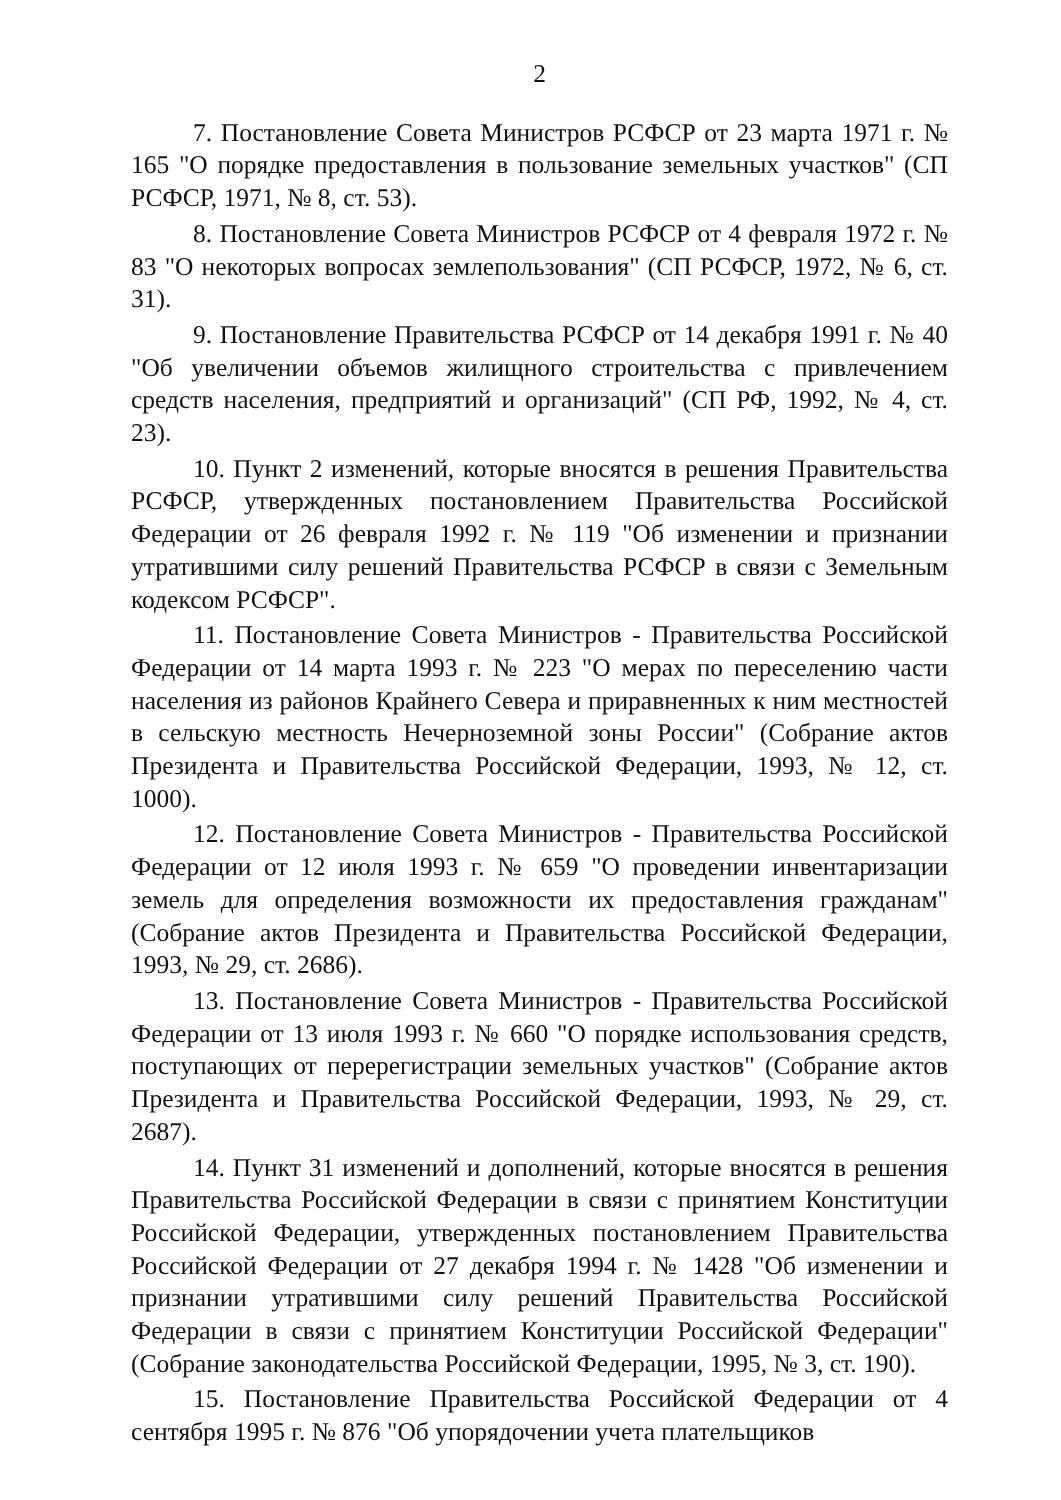2
7. Постановление Совета Министров РСФСР от 23 марта 1971 г. № 165 "О порядке предоставления в пользование земельных участков" (СП РСФСР, 1971, № 8, ст. 53).
8. Постановление Совета Министров РСФСР от 4 февраля 1972 г. № 83 "О некоторых вопросах землепользования" (СП РСФСР, 1972, № 6, ст. 31).
9. Постановление Правительства РСФСР от 14 декабря 1991 г. № 40 "Об увеличении объемов жилищного строительства с привлечением средств населения, предприятий и организаций" (СП РФ, 1992, № 4, ст. 23).
10. Пункт 2 изменений, которые вносятся в решения Правительства РСФСР, утвержденных постановлением Правительства Российской Федерации от 26 февраля 1992 г. № 119 "Об изменении и признании утратившими силу решений Правительства РСФСР в связи с Земельным кодексом РСФСР".
11. Постановление Совета Министров - Правительства Российской Федерации от 14 марта 1993 г. № 223 "О мерах по переселению части населения из районов Крайнего Севера и приравненных к ним местностей в сельскую местность Нечерноземной зоны России" (Собрание актов Президента и Правительства Российской Федерации, 1993, № 12, ст. 1000).
12. Постановление Совета Министров - Правительства Российской Федерации от 12 июля 1993 г. № 659 "О проведении инвентаризации земель для определения возможности их предоставления гражданам" (Собрание актов Президента и Правительства Российской Федерации, 1993, № 29, ст. 2686).
13. Постановление Совета Министров - Правительства Российской Федерации от 13 июля 1993 г. № 660 "О порядке использования средств, поступающих от перерегистрации земельных участков" (Собрание актов Президента и Правительства Российской Федерации, 1993, № 29, ст. 2687).
14. Пункт 31 изменений и дополнений, которые вносятся в решения Правительства Российской Федерации в связи с принятием Конституции Российской Федерации, утвержденных постановлением Правительства Российской Федерации от 27 декабря 1994 г. № 1428 "Об изменении и признании утратившими силу решений Правительства Российской Федерации в связи с принятием Конституции Российской Федерации" (Собрание законодательства Российской Федерации, 1995, № 3, ст. 190).
15. Постановление Правительства Российской Федерации от 4 сентября 1995 г. № 876 "Об упорядочении учета плательщиков